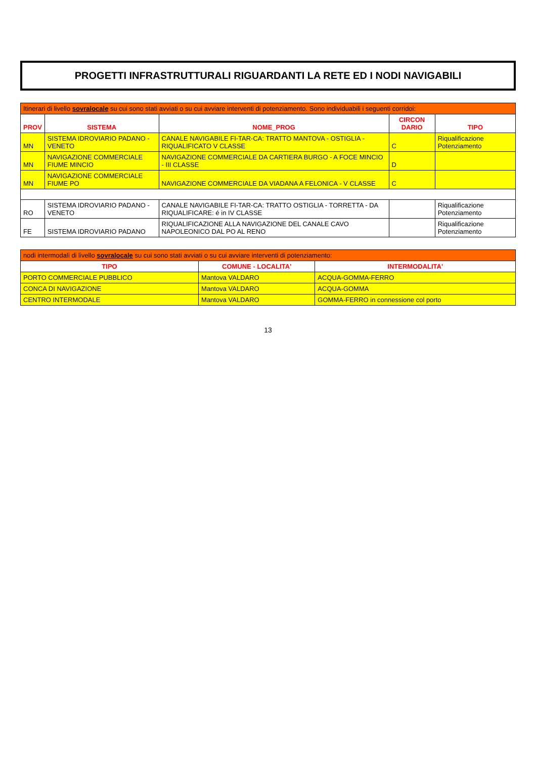PROGETTI INFRASTRUTTURALI RIGUARDANTI LA RETE ED I NODI NAVIGABILI
| Itinerari di livello sovralocale su cui sono stati avviati o su cui avviare interventi di potenziamento. Sono individuabili i seguenti corridoi: | | | | |
| --- | --- | --- | --- | --- |
| PROV | SISTEMA | NOME_PROG | CIRCON DARIO | TIPO |
| MN | SISTEMA IDROVIARIO PADANO - VENETO | CANALE NAVIGABILE FI-TAR-CA: TRATTO MANTOVA - OSTIGLIA - RIQUALIFICATO V CLASSE | C | Riqualificazione Potenziamento |
| MN | NAVIGAZIONE COMMERCIALE FIUME MINCIO | NAVIGAZIONE COMMERCIALE DA CARTIERA BURGO - A FOCE MINCIO - III CLASSE | D | |
| MN | NAVIGAZIONE COMMERCIALE FIUME PO | NAVIGAZIONE COMMERCIALE DA VIADANA A FELONICA - V CLASSE | C | |
| RO | SISTEMA IDROVIARIO PADANO - VENETO | CANALE NAVIGABILE FI-TAR-CA: TRATTO OSTIGLIA - TORRETTA - DA RIQUALIFICARE: é in IV CLASSE | | Riqualificazione Potenziamento |
| FE | SISTEMA IDROVIARIO PADANO | RIQUALIFICAZIONE ALLA NAVIGAZIONE DEL CANALE CAVO NAPOLEONICO DAL PO AL RENO | | Riqualificazione Potenziamento |
| nodi intermodali di livello sovralocale su cui sono stati avviati o su cui avviare interventi di potenziamento: | | |
| --- | --- | --- |
| TIPO | COMUNE - LOCALITA' | INTERMODALITA' |
| PORTO COMMERCIALE PUBBLICO | Mantova VALDARO | ACQUA-GOMMA-FERRO |
| CONCA DI NAVIGAZIONE | Mantova VALDARO | ACQUA-GOMMA |
| CENTRO INTERMODALE | Mantova VALDARO | GOMMA-FERRO in connessione col porto |
13